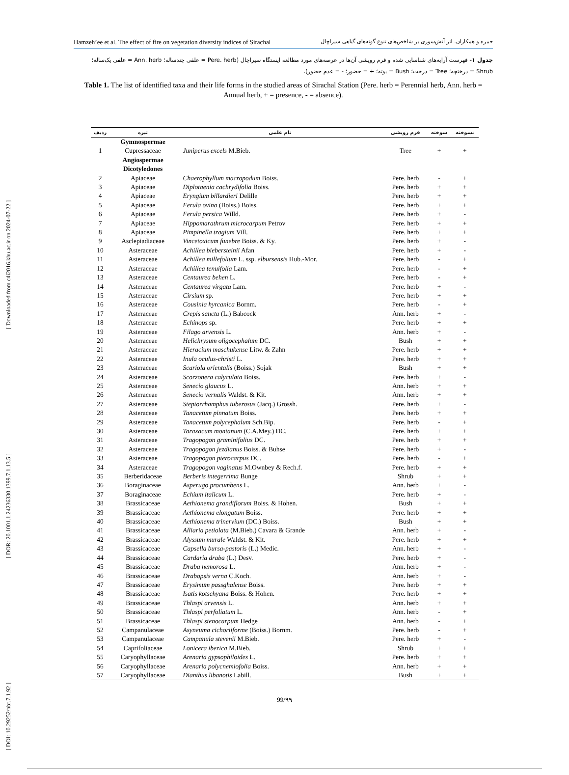[ DOI: 10.29252/nbr.7.1.92 ] [ DOR: 20.1001.1.24236330.1399.7.1.13.5 ] [ Downloaded from c4i2016.khu.ac.ir on 2024-07-22 ]
Hamzeh’ee et al. The effect of fire on vegetation diversity indices of Sirachal حمزه و همکاران. اثر آتش‌سوزی بر شاخص‌های تنوع گونه‌های گیاهی سیراچال
جدول ۱- فهرست آرایه‌های شناسایی شده و فرم رویشی آن‌ها در عرصه‌های مورد مطالعه ایستگاه سیراچال (Pere. herb = علفی چندساله؛ Ann. herb = علفی یک‌ساله؛ Shrub = درختچه؛ Tree = درخت؛ Bush = بوته؛ + = حضور؛ - = عدم حضور).
Table 1. The list of identified taxa and their life forms in the studied areas of Sirachal Station (Pere. herb = Perennial herb, Ann. herb = Annual herb, + = presence, - = absence).
| ردیف | تیره | نام علمی | فرم رویشی | سوخته | نسوخته |
| --- | --- | --- | --- | --- | --- |
| | Gymnospermae | | | | |
| 1 | Cupressaceae | Juniperus excels M.Bieb. | Tree | + | + |
| | Angiospermae | | | | |
| | Dicotyledones | | | | |
| 2 | Apiaceae | Chaerophyllum macropodum Boiss. | Pere. herb | - | + |
| 3 | Apiaceae | Diplotaenia cachrydifolia Boiss. | Pere. herb | + | + |
| 4 | Apiaceae | Eryngium billardieri Delille | Pere. herb | + | + |
| 5 | Apiaceae | Ferula ovina (Boiss.) Boiss. | Pere. herb | + | + |
| 6 | Apiaceae | Ferula persica Willd. | Pere. herb | + | - |
| 7 | Apiaceae | Hippomarathrum microcarpum Petrov | Pere. herb | + | + |
| 8 | Apiaceae | Pimpinella tragium Vill. | Pere. herb | + | + |
| 9 | Asclepiadiaceae | Vincetoxicum funebre Boiss. & Ky. | Pere. herb | + | - |
| 10 | Asteraceae | Achillea biebersteinii Afan | Pere. herb | + | - |
| 11 | Asteraceae | Achillea millefolium L. ssp. elbursensis Hub.-Mor. | Pere. herb | - | + |
| 12 | Asteraceae | Achillea tenuifolia Lam. | Pere. herb | - | + |
| 13 | Asteraceae | Centaurea behen L. | Pere. herb | - | + |
| 14 | Asteraceae | Centaurea virgata Lam. | Pere. herb | + | - |
| 15 | Asteraceae | Cirsium sp. | Pere. herb | + | + |
| 16 | Asteraceae | Cousinia hyrcanica Bornm. | Pere. herb | - | + |
| 17 | Asteraceae | Crepis sancta (L.) Babcock | Ann. herb | + | - |
| 18 | Asteraceae | Echinops sp. | Pere. herb | + | + |
| 19 | Asteraceae | Filago arvensis L. | Ann. herb | + | - |
| 20 | Asteraceae | Helichrysum oligocephalum DC. | Bush | + | + |
| 21 | Asteraceae | Hieracium maschukense Litw. & Zahn | Pere. herb | + | + |
| 22 | Asteraceae | Inula oculus-christi L. | Pere. herb | + | + |
| 23 | Asteraceae | Scariola orientalis (Boiss.) Sojak | Bush | + | + |
| 24 | Asteraceae | Scorzonera calyculata Boiss. | Pere. herb | + | - |
| 25 | Asteraceae | Senecio glaucus L. | Ann. herb | + | + |
| 26 | Asteraceae | Senecio vernalis Waldst. & Kit. | Ann. herb | + | + |
| 27 | Asteraceae | Steptorrhamphus tuberosus (Jacq.) Grossh. | Pere. herb | + | - |
| 28 | Asteraceae | Tanacetum pinnatum Boiss. | Pere. herb | + | + |
| 29 | Asteraceae | Tanacetum polycephalum Sch.Bip. | Pere. herb | - | + |
| 30 | Asteraceae | Taraxacum montanum (C.A.Mey.) DC. | Pere. herb | + | + |
| 31 | Asteraceae | Tragopogon graminifolius DC. | Pere. herb | + | + |
| 32 | Asteraceae | Tragopogon jezdianus Boiss. & Buhse | Pere. herb | + | - |
| 33 | Asteraceae | Tragopogon pterocarpus DC. | Pere. herb | - | + |
| 34 | Asteraceae | Tragopogon vaginatus M.Ownbey & Rech.f. | Pere. herb | + | + |
| 35 | Berberidaceae | Berberis integerrima Bunge | Shrub | + | + |
| 36 | Boraginaceae | Asperugo procumbens L. | Ann. herb | + | - |
| 37 | Boraginaceae | Echium italicum L. | Pere. herb | + | - |
| 38 | Brassicaceae | Aethionema grandiflorum Boiss. & Hohen. | Bush | + | + |
| 39 | Brassicaceae | Aethionema elongatum Boiss. | Pere. herb | + | + |
| 40 | Brassicaceae | Aethionema trinervium (DC.) Boiss. | Bush | + | + |
| 41 | Brassicaceae | Alliaria petiolata (M.Bieb.) Cavara & Grande | Ann. herb | + | - |
| 42 | Brassicaceae | Alyssum murale Waldst. & Kit. | Pere. herb | + | + |
| 43 | Brassicaceae | Capsella bursa-pastoris (L.) Medic. | Ann. herb | + | - |
| 44 | Brassicaceae | Cardaria draba (L.) Desv. | Pere. herb | + | - |
| 45 | Brassicaceae | Draba nemorosa L. | Ann. herb | + | - |
| 46 | Brassicaceae | Drabopsis verna C.Koch. | Ann. herb | + | - |
| 47 | Brassicaceae | Erysimum passghalense Boiss. | Pere. herb | + | + |
| 48 | Brassicaceae | Isatis kotschyana Boiss. & Hohen. | Pere. herb | + | + |
| 49 | Brassicaceae | Thlaspi arvensis L. | Ann. herb | + | + |
| 50 | Brassicaceae | Thlaspi perfoliatum L. | Ann. herb | - | + |
| 51 | Brassicaceae | Thlaspi stenocarpum Hedge | Ann. herb | - | + |
| 52 | Campanulaceae | Asyneuma cichoriiforme (Boiss.) Bornm. | Pere. herb | - | + |
| 53 | Campanulaceae | Campanula stevenii M.Bieb. | Pere. herb | + | - |
| 54 | Caprifoliaceae | Lonicera iberica M.Bieb. | Shrub | + | + |
| 55 | Caryophyllaceae | Arenaria gypsophiloides L. | Pere. herb | + | + |
| 56 | Caryophyllaceae | Arenaria polycnemiofolia Boiss. | Ann. herb | + | + |
| 57 | Caryophyllaceae | Dianthus libanotis Labill. | Bush | + | + |
99/۹۹